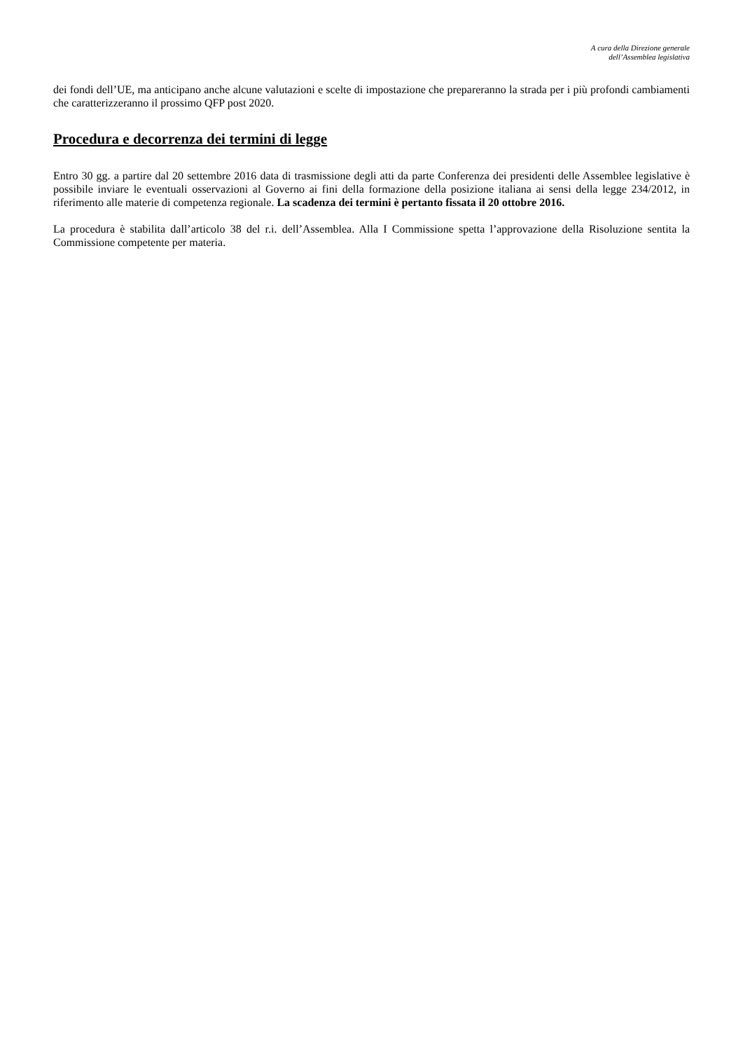A cura della Direzione generale
dell’Assemblea legislativa
dei fondi dell’UE, ma anticipano anche alcune valutazioni e scelte di impostazione che prepareranno la strada per i più profondi cambiamenti che caratterizzeranno il prossimo QFP post 2020.
Procedura e decorrenza dei termini di legge
Entro 30 gg. a partire dal 20 settembre 2016 data di trasmissione degli atti da parte Conferenza dei presidenti delle Assemblee legislative è possibile inviare le eventuali osservazioni al Governo ai fini della formazione della posizione italiana ai sensi della legge 234/2012, in riferimento alle materie di competenza regionale. La scadenza dei termini è pertanto fissata il 20 ottobre 2016.
La procedura è stabilita dall’articolo 38 del r.i. dell’Assemblea. Alla I Commissione spetta l’approvazione della Risoluzione sentita la Commissione competente per materia.